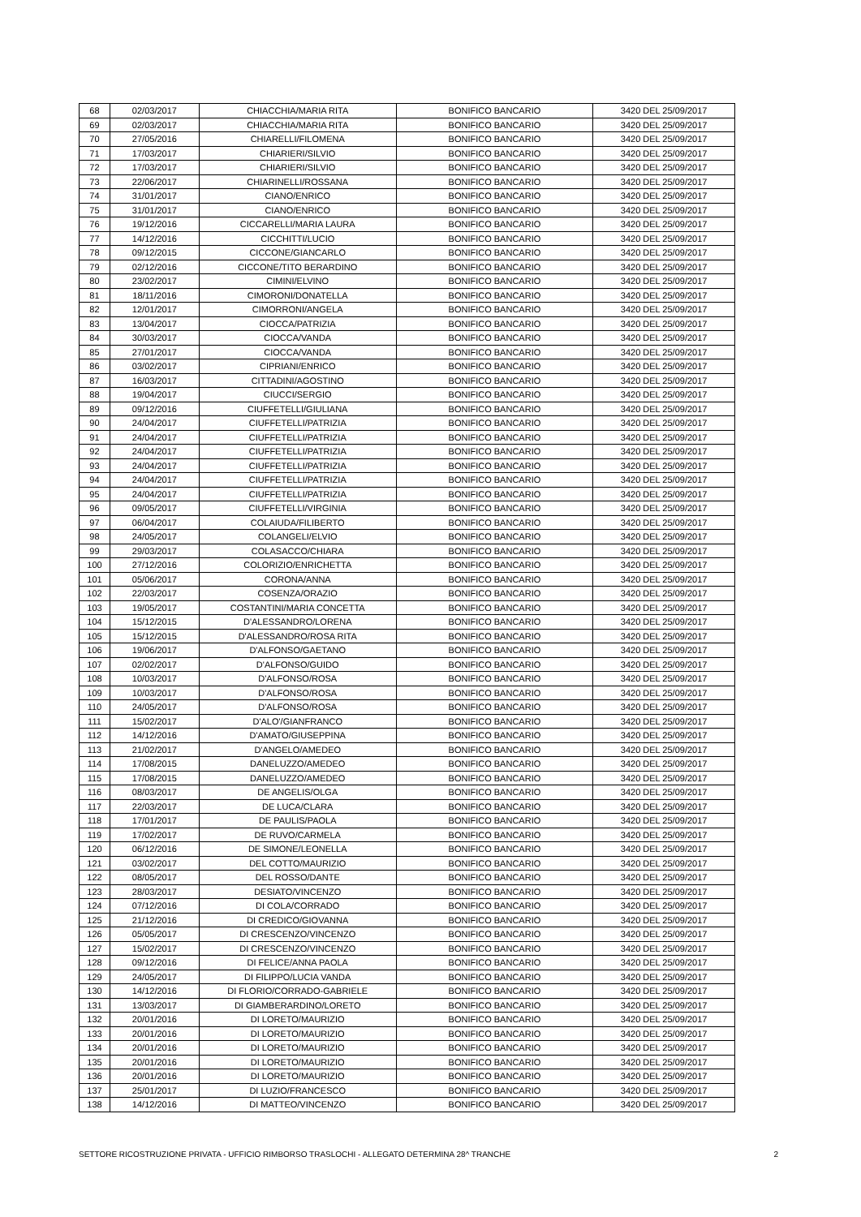| 68 | 02/03/2017 | CHIACCHIA/MARIA RITA | BONIFICO BANCARIO | 3420 DEL 25/09/2017 |
| 69 | 02/03/2017 | CHIACCHIA/MARIA RITA | BONIFICO BANCARIO | 3420 DEL 25/09/2017 |
| 70 | 27/05/2016 | CHIARELLI/FILOMENA | BONIFICO BANCARIO | 3420 DEL 25/09/2017 |
| 71 | 17/03/2017 | CHIARIERI/SILVIO | BONIFICO BANCARIO | 3420 DEL 25/09/2017 |
| 72 | 17/03/2017 | CHIARIERI/SILVIO | BONIFICO BANCARIO | 3420 DEL 25/09/2017 |
| 73 | 22/06/2017 | CHIARINELLI/ROSSANA | BONIFICO BANCARIO | 3420 DEL 25/09/2017 |
| 74 | 31/01/2017 | CIANO/ENRICO | BONIFICO BANCARIO | 3420 DEL 25/09/2017 |
| 75 | 31/01/2017 | CIANO/ENRICO | BONIFICO BANCARIO | 3420 DEL 25/09/2017 |
| 76 | 19/12/2016 | CICCARELLI/MARIA LAURA | BONIFICO BANCARIO | 3420 DEL 25/09/2017 |
| 77 | 14/12/2016 | CICCHITTI/LUCIO | BONIFICO BANCARIO | 3420 DEL 25/09/2017 |
| 78 | 09/12/2015 | CICCONE/GIANCARLO | BONIFICO BANCARIO | 3420 DEL 25/09/2017 |
| 79 | 02/12/2016 | CICCONE/TITO BERARDINO | BONIFICO BANCARIO | 3420 DEL 25/09/2017 |
| 80 | 23/02/2017 | CIMINI/ELVINO | BONIFICO BANCARIO | 3420 DEL 25/09/2017 |
| 81 | 18/11/2016 | CIMORONI/DONATELLA | BONIFICO BANCARIO | 3420 DEL 25/09/2017 |
| 82 | 12/01/2017 | CIMORRONI/ANGELA | BONIFICO BANCARIO | 3420 DEL 25/09/2017 |
| 83 | 13/04/2017 | CIOCCA/PATRIZIA | BONIFICO BANCARIO | 3420 DEL 25/09/2017 |
| 84 | 30/03/2017 | CIOCCA/VANDA | BONIFICO BANCARIO | 3420 DEL 25/09/2017 |
| 85 | 27/01/2017 | CIOCCA/VANDA | BONIFICO BANCARIO | 3420 DEL 25/09/2017 |
| 86 | 03/02/2017 | CIPRIANI/ENRICO | BONIFICO BANCARIO | 3420 DEL 25/09/2017 |
| 87 | 16/03/2017 | CITTADINI/AGOSTINO | BONIFICO BANCARIO | 3420 DEL 25/09/2017 |
| 88 | 19/04/2017 | CIUCCI/SERGIO | BONIFICO BANCARIO | 3420 DEL 25/09/2017 |
| 89 | 09/12/2016 | CIUFFETELLI/GIULIANA | BONIFICO BANCARIO | 3420 DEL 25/09/2017 |
| 90 | 24/04/2017 | CIUFFETELLI/PATRIZIA | BONIFICO BANCARIO | 3420 DEL 25/09/2017 |
| 91 | 24/04/2017 | CIUFFETELLI/PATRIZIA | BONIFICO BANCARIO | 3420 DEL 25/09/2017 |
| 92 | 24/04/2017 | CIUFFETELLI/PATRIZIA | BONIFICO BANCARIO | 3420 DEL 25/09/2017 |
| 93 | 24/04/2017 | CIUFFETELLI/PATRIZIA | BONIFICO BANCARIO | 3420 DEL 25/09/2017 |
| 94 | 24/04/2017 | CIUFFETELLI/PATRIZIA | BONIFICO BANCARIO | 3420 DEL 25/09/2017 |
| 95 | 24/04/2017 | CIUFFETELLI/PATRIZIA | BONIFICO BANCARIO | 3420 DEL 25/09/2017 |
| 96 | 09/05/2017 | CIUFFETELLI/VIRGINIA | BONIFICO BANCARIO | 3420 DEL 25/09/2017 |
| 97 | 06/04/2017 | COLAIUDA/FILIBERTO | BONIFICO BANCARIO | 3420 DEL 25/09/2017 |
| 98 | 24/05/2017 | COLANGELI/ELVIO | BONIFICO BANCARIO | 3420 DEL 25/09/2017 |
| 99 | 29/03/2017 | COLASACCO/CHIARA | BONIFICO BANCARIO | 3420 DEL 25/09/2017 |
| 100 | 27/12/2016 | COLORIZIO/ENRICHETTA | BONIFICO BANCARIO | 3420 DEL 25/09/2017 |
| 101 | 05/06/2017 | CORONA/ANNA | BONIFICO BANCARIO | 3420 DEL 25/09/2017 |
| 102 | 22/03/2017 | COSENZA/ORAZIO | BONIFICO BANCARIO | 3420 DEL 25/09/2017 |
| 103 | 19/05/2017 | COSTANTINI/MARIA CONCETTA | BONIFICO BANCARIO | 3420 DEL 25/09/2017 |
| 104 | 15/12/2015 | D'ALESSANDRO/LORENA | BONIFICO BANCARIO | 3420 DEL 25/09/2017 |
| 105 | 15/12/2015 | D'ALESSANDRO/ROSA RITA | BONIFICO BANCARIO | 3420 DEL 25/09/2017 |
| 106 | 19/06/2017 | D'ALFONSO/GAETANO | BONIFICO BANCARIO | 3420 DEL 25/09/2017 |
| 107 | 02/02/2017 | D'ALFONSO/GUIDO | BONIFICO BANCARIO | 3420 DEL 25/09/2017 |
| 108 | 10/03/2017 | D'ALFONSO/ROSA | BONIFICO BANCARIO | 3420 DEL 25/09/2017 |
| 109 | 10/03/2017 | D'ALFONSO/ROSA | BONIFICO BANCARIO | 3420 DEL 25/09/2017 |
| 110 | 24/05/2017 | D'ALFONSO/ROSA | BONIFICO BANCARIO | 3420 DEL 25/09/2017 |
| 111 | 15/02/2017 | D'ALO'/GIANFRANCO | BONIFICO BANCARIO | 3420 DEL 25/09/2017 |
| 112 | 14/12/2016 | D'AMATO/GIUSEPPINA | BONIFICO BANCARIO | 3420 DEL 25/09/2017 |
| 113 | 21/02/2017 | D'ANGELO/AMEDEO | BONIFICO BANCARIO | 3420 DEL 25/09/2017 |
| 114 | 17/08/2015 | DANELUZZO/AMEDEO | BONIFICO BANCARIO | 3420 DEL 25/09/2017 |
| 115 | 17/08/2015 | DANELUZZO/AMEDEO | BONIFICO BANCARIO | 3420 DEL 25/09/2017 |
| 116 | 08/03/2017 | DE ANGELIS/OLGA | BONIFICO BANCARIO | 3420 DEL 25/09/2017 |
| 117 | 22/03/2017 | DE LUCA/CLARA | BONIFICO BANCARIO | 3420 DEL 25/09/2017 |
| 118 | 17/01/2017 | DE PAULIS/PAOLA | BONIFICO BANCARIO | 3420 DEL 25/09/2017 |
| 119 | 17/02/2017 | DE RUVO/CARMELA | BONIFICO BANCARIO | 3420 DEL 25/09/2017 |
| 120 | 06/12/2016 | DE SIMONE/LEONELLA | BONIFICO BANCARIO | 3420 DEL 25/09/2017 |
| 121 | 03/02/2017 | DEL COTTO/MAURIZIO | BONIFICO BANCARIO | 3420 DEL 25/09/2017 |
| 122 | 08/05/2017 | DEL ROSSO/DANTE | BONIFICO BANCARIO | 3420 DEL 25/09/2017 |
| 123 | 28/03/2017 | DESIATO/VINCENZO | BONIFICO BANCARIO | 3420 DEL 25/09/2017 |
| 124 | 07/12/2016 | DI COLA/CORRADO | BONIFICO BANCARIO | 3420 DEL 25/09/2017 |
| 125 | 21/12/2016 | DI CREDICO/GIOVANNA | BONIFICO BANCARIO | 3420 DEL 25/09/2017 |
| 126 | 05/05/2017 | DI CRESCENZO/VINCENZO | BONIFICO BANCARIO | 3420 DEL 25/09/2017 |
| 127 | 15/02/2017 | DI CRESCENZO/VINCENZO | BONIFICO BANCARIO | 3420 DEL 25/09/2017 |
| 128 | 09/12/2016 | DI FELICE/ANNA PAOLA | BONIFICO BANCARIO | 3420 DEL 25/09/2017 |
| 129 | 24/05/2017 | DI FILIPPO/LUCIA VANDA | BONIFICO BANCARIO | 3420 DEL 25/09/2017 |
| 130 | 14/12/2016 | DI FLORIO/CORRADO-GABRIELE | BONIFICO BANCARIO | 3420 DEL 25/09/2017 |
| 131 | 13/03/2017 | DI GIAMBERARDINO/LORETO | BONIFICO BANCARIO | 3420 DEL 25/09/2017 |
| 132 | 20/01/2016 | DI LORETO/MAURIZIO | BONIFICO BANCARIO | 3420 DEL 25/09/2017 |
| 133 | 20/01/2016 | DI LORETO/MAURIZIO | BONIFICO BANCARIO | 3420 DEL 25/09/2017 |
| 134 | 20/01/2016 | DI LORETO/MAURIZIO | BONIFICO BANCARIO | 3420 DEL 25/09/2017 |
| 135 | 20/01/2016 | DI LORETO/MAURIZIO | BONIFICO BANCARIO | 3420 DEL 25/09/2017 |
| 136 | 20/01/2016 | DI LORETO/MAURIZIO | BONIFICO BANCARIO | 3420 DEL 25/09/2017 |
| 137 | 25/01/2017 | DI LUZIO/FRANCESCO | BONIFICO BANCARIO | 3420 DEL 25/09/2017 |
| 138 | 14/12/2016 | DI MATTEO/VINCENZO | BONIFICO BANCARIO | 3420 DEL 25/09/2017 |
SETTORE RICOSTRUZIONE PRIVATA - UFFICIO RIMBORSO TRASLOCHI - ALLEGATO DETERMINA 28^ TRANCHE 2